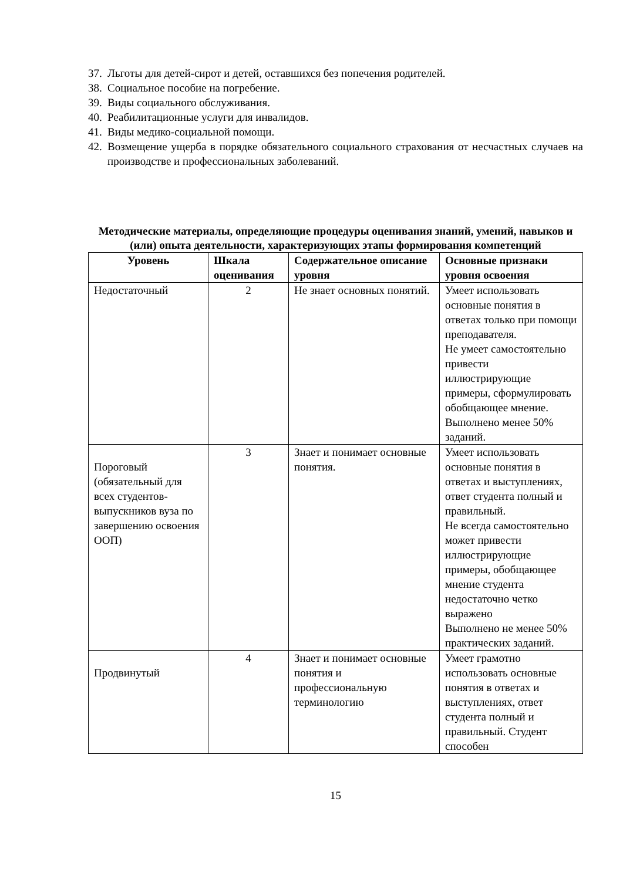37. Льготы для детей-сирот и детей, оставшихся без попечения родителей.
38. Социальное пособие на погребение.
39. Виды социального обслуживания.
40. Реабилитационные услуги для инвалидов.
41. Виды медико-социальной помощи.
42. Возмещение ущерба в порядке обязательного социального страхования от несчастных случаев на производстве и профессиональных заболеваний.
Методические материалы, определяющие процедуры оценивания знаний, умений, навыков и (или) опыта деятельности, характеризующих этапы формирования компетенций
| Уровень | Шкала оценивания | Содержательное описание уровня | Основные признаки уровня освоения |
| --- | --- | --- | --- |
| Недостаточный | 2 | Не знает основных понятий. | Умеет использовать основные понятия в ответах только при помощи преподавателя. Не умеет самостоятельно привести иллюстрирующие примеры, сформулировать обобщающее мнение. Выполнено менее 50% заданий. |
| Пороговый (обязательный для всех студентов-выпускников вуза по завершению освоения ООП) | 3 | Знает и понимает основные понятия. | Умеет использовать основные понятия в ответах и выступлениях, ответ студента полный и правильный. Не всегда самостоятельно может привести иллюстрирующие примеры, обобщающее мнение студента недостаточно четко выражено Выполнено не менее 50% практических заданий. |
| Продвинутый | 4 | Знает и понимает основные понятия и профессиональную терминологию | Умеет грамотно использовать основные понятия в ответах и выступлениях, ответ студента полный и правильный. Студент способен |
15